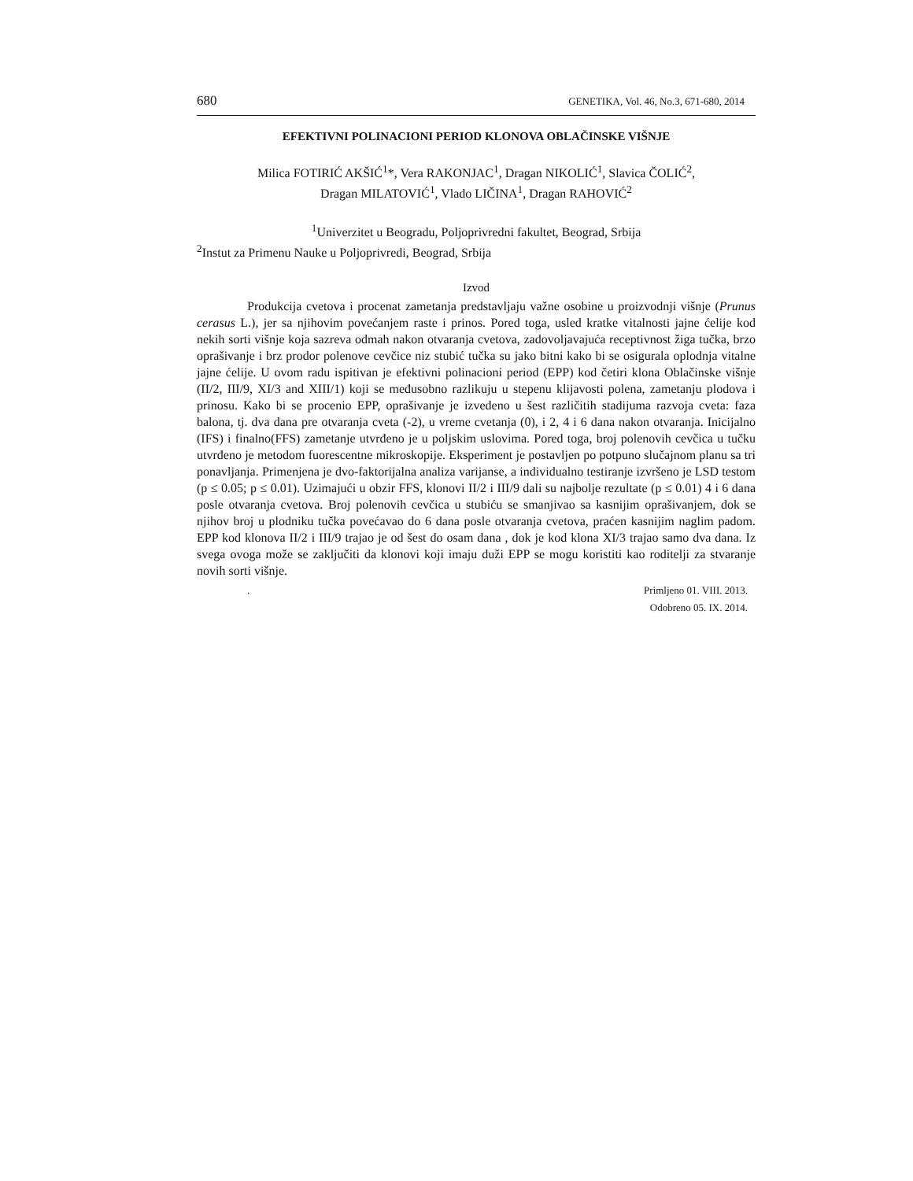680 GENETIKA, Vol. 46, No.3, 671-680, 2014
EFEKTIVNI POLINACIONI PERIOD KLONOVA OBLAČINSKE VIŠNJE
Milica FOTIRIĆ AKŠIĆ<sup>1</sup>*, Vera RAKONJAC<sup>1</sup>, Dragan NIKOLIĆ<sup>1</sup>, Slavica ČOLIĆ<sup>2</sup>,
Dragan MILATOVIĆ<sup>1</sup>, Vlado LIČINA<sup>1</sup>, Dragan RAHOVIĆ<sup>2</sup>
<sup>1</sup> Univerzitet u Beogradu, Poljoprivredni fakultet, Beograd, Srbija
<sup>2</sup> Instut za Primenu Nauke u Poljoprivredi, Beograd, Srbija
Izvod
Produkcija cvetova i procenat zametanja predstavljaju važne osobine u proizvodnji višnje (Prunus cerasus L.), jer sa njihovim povećanjem raste i prinos. Pored toga, usled kratke vitalnosti jajne ćelije kod nekih sorti višnje koja sazreva odmah nakon otvaranja cvetova, zadovoljavajuća receptivnost žiga tučka, brzo oprašivanje i brz prodor polenove cevčice niz stubić tučka su jako bitni kako bi se osigurala oplodnja vitalne jajne ćelije. U ovom radu ispitivan je efektivni polinacioni period (EPP) kod četiri klona Oblačinske višnje (II/2, III/9, XI/3 and XIII/1) koji se međusobno razlikuju u stepenu klijavosti polena, zametanju plodova i prinosu. Kako bi se procenio EPP, oprašivanje je izvedeno u šest različitih stadijuma razvoja cveta: faza balona, tj. dva dana pre otvaranja cveta (-2), u vreme cvetanja (0), i 2, 4 i 6 dana nakon otvaranja. Inicijalno (IFS) i finalno(FFS) zametanje utvrđeno je u poljskim uslovima. Pored toga, broj polenovih cevčica u tučku utvrđeno je metodom fuorescentne mikroskopije. Eksperiment je postavljen po potpuno slučajnom planu sa tri ponavljanja. Primenjena je dvo-faktorijalna analiza varijanse, a individualno testiranje izvršeno je LSD testom (p ≤ 0.05; p ≤ 0.01). Uzimajući u obzir FFS, klonovi II/2 i III/9 dali su najbolje rezultate (p ≤ 0.01) 4 i 6 dana posle otvaranja cvetova. Broj polenovih cevčica u stubiću se smanjivao sa kasnijim oprašivanjem, dok se njihov broj u plodniku tučka povećavao do 6 dana posle otvaranja cvetova, praćen kasnijim naglim padom. EPP kod klonova II/2 i III/9 trajao je od šest do osam dana , dok je kod klona XI/3 trajao samo dva dana. Iz svega ovoga može se zaključiti da klonovi koji imaju duži EPP se mogu koristiti kao roditelji za stvaranje novih sorti višnje.
. Primljeno 01. VIII. 2013.
Odobreno 05. IX. 2014.